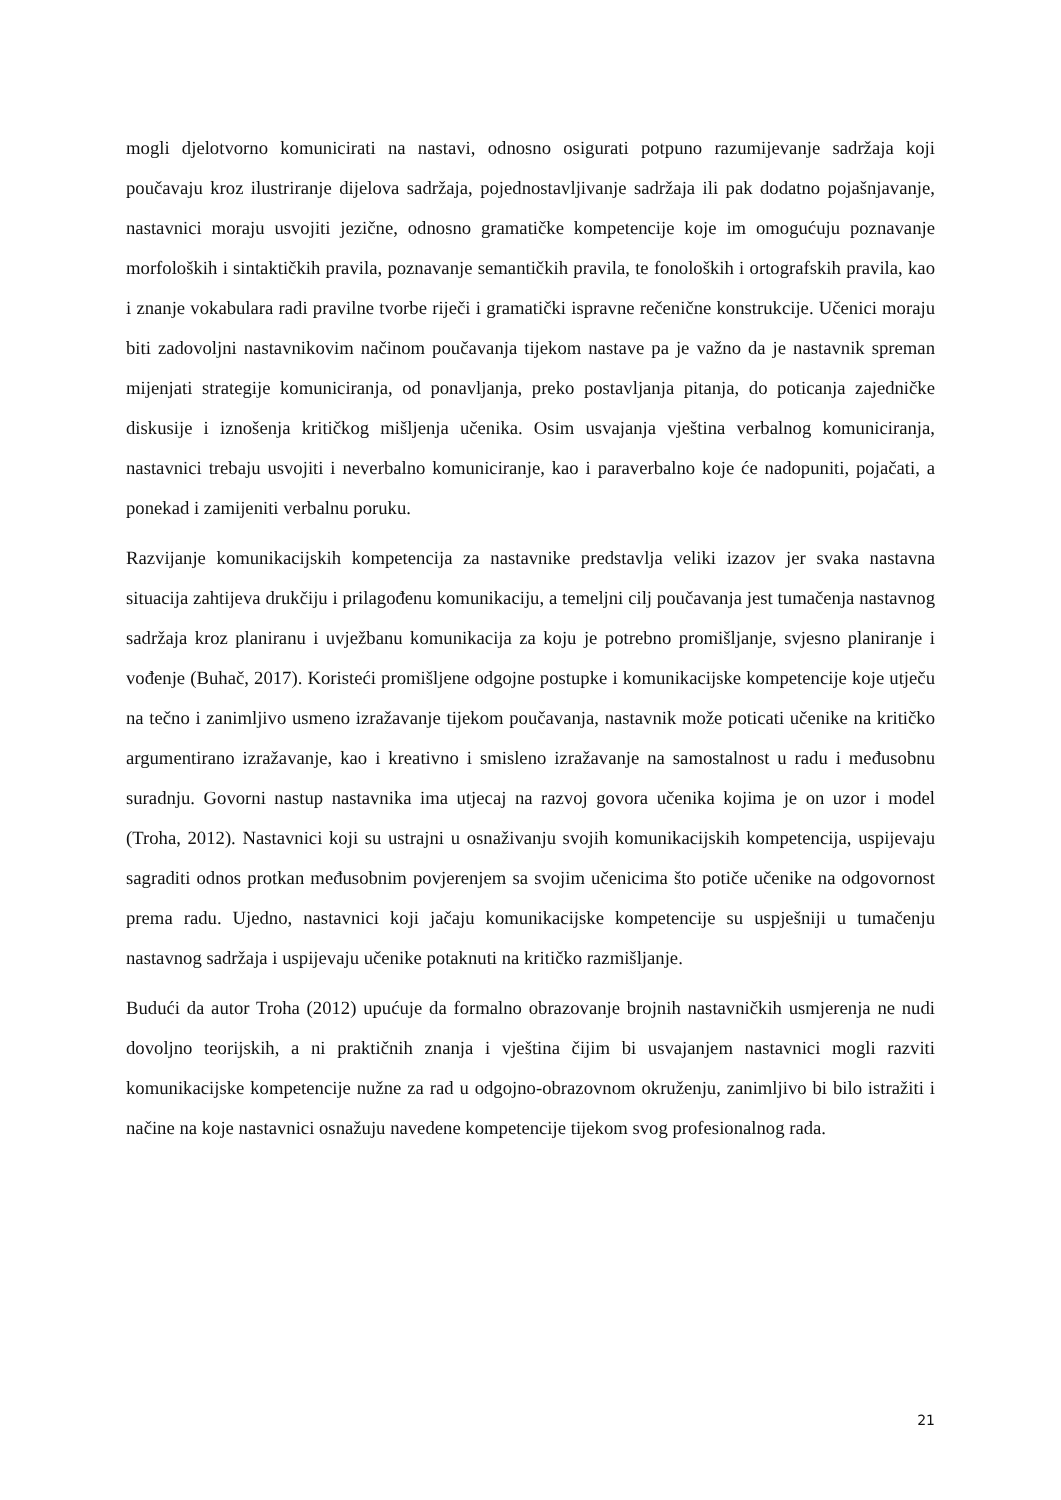mogli djelotvorno komunicirati na nastavi, odnosno osigurati potpuno razumijevanje sadržaja koji poučavaju kroz ilustriranje dijelova sadržaja, pojednostavljivanje sadržaja ili pak dodatno pojašnjavanje, nastavnici moraju usvojiti jezične, odnosno gramatičke kompetencije koje im omogućuju poznavanje morfoloških i sintaktičkih pravila, poznavanje semantičkih pravila, te fonoloških i ortografskih pravila, kao i znanje vokabulara radi pravilne tvorbe riječi i gramatički ispravne rečenične konstrukcije. Učenici moraju biti zadovoljni nastavnikovim načinom poučavanja tijekom nastave pa je važno da je nastavnik spreman mijenjati strategije komuniciranja, od ponavljanja, preko postavljanja pitanja, do poticanja zajedničke diskusije i iznošenja kritičkog mišljenja učenika. Osim usvajanja vještina verbalnog komuniciranja, nastavnici trebaju usvojiti i neverbalno komuniciranje, kao i paraverbalno koje će nadopuniti, pojačati, a ponekad i zamijeniti verbalnu poruku.
Razvijanje komunikacijskih kompetencija za nastavnike predstavlja veliki izazov jer svaka nastavna situacija zahtijeva drukčiju i prilagođenu komunikaciju, a temeljni cilj poučavanja jest tumačenja nastavnog sadržaja kroz planiranu i uvježbanu komunikacija za koju je potrebno promišljanje, svjesno planiranje i vođenje (Buhač, 2017). Koristeći promišljene odgojne postupke i komunikacijske kompetencije koje utječu na tečno i zanimljivo usmeno izražavanje tijekom poučavanja, nastavnik može poticati učenike na kritičko argumentirano izražavanje, kao i kreativno i smisleno izražavanje na samostalnost u radu i međusobnu suradnju. Govorni nastup nastavnika ima utjecaj na razvoj govora učenika kojima je on uzor i model (Troha, 2012). Nastavnici koji su ustrajni u osnaživanju svojih komunikacijskih kompetencija, uspijevaju sagraditi odnos protkan međusobnim povjerenjem sa svojim učenicima što potiče učenike na odgovornost prema radu. Ujedno, nastavnici koji jačaju komunikacijske kompetencije su uspješniji u tumačenju nastavnog sadržaja i uspijevaju učenike potaknuti na kritičko razmišljanje.
Budući da autor Troha (2012) upućuje da formalno obrazovanje brojnih nastavničkih usmjerenja ne nudi dovoljno teorijskih, a ni praktičnih znanja i vještina čijim bi usvajanjem nastavnici mogli razviti komunikacijske kompetencije nužne za rad u odgojno-obrazovnom okruženju, zanimljivo bi bilo istražiti i načine na koje nastavnici osnažuju navedene kompetencije tijekom svog profesionalnog rada.
21